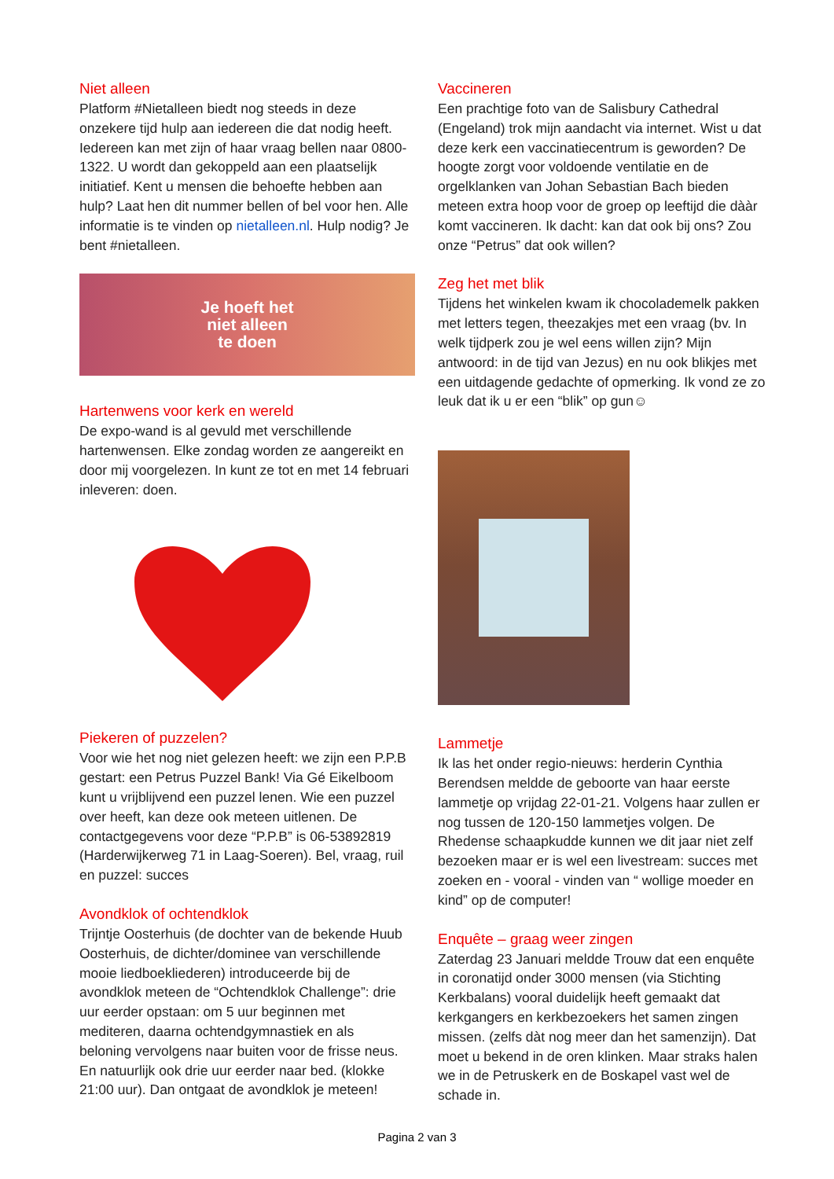Niet alleen
Platform #Nietalleen biedt nog steeds in deze onzekere tijd hulp aan iedereen die dat nodig heeft. Iedereen kan met zijn of haar vraag bellen naar 0800-1322. U wordt dan gekoppeld aan een plaatselijk initiatief. Kent u mensen die behoefte hebben aan hulp? Laat hen dit nummer bellen of bel voor hen. Alle informatie is te vinden op nietalleen.nl. Hulp nodig? Je bent #nietalleen.
Je hoeft het
niet alleen
te doen
Hartenwens voor kerk en wereld
De expo-wand is al gevuld met verschillende hartenwensen. Elke zondag worden ze aangereikt en door mij voorgelezen. In kunt ze tot en met 14 februari inleveren: doen.
Piekeren of puzzelen?
Voor wie het nog niet gelezen heeft: we zijn een P.P.B gestart: een Petrus Puzzel Bank! Via Gé Eikelboom kunt u vrijblijvend een puzzel lenen. Wie een puzzel over heeft, kan deze ook meteen uitlenen. De contactgegevens voor deze “P.P.B” is 06-53892819 (Harderwijkerweg 71 in Laag-Soeren). Bel, vraag, ruil en puzzel: succes
Avondklok of ochtendklok
Trijntje Oosterhuis (de dochter van de bekende Huub Oosterhuis, de dichter/dominee van verschillende mooie liedboekliederen) introduceerde bij de avondklok meteen de “Ochtendklok Challenge”: drie uur eerder opstaan: om 5 uur beginnen met mediteren, daarna ochtendgymnastiek en als beloning vervolgens naar buiten voor de frisse neus. En natuurlijk ook drie uur eerder naar bed. (klokke 21:00 uur). Dan ontgaat de avondklok je meteen!
Vaccineren
Een prachtige foto van de Salisbury Cathedral (Engeland) trok mijn aandacht via internet. Wist u dat deze kerk een vaccinatiecentrum is geworden? De hoogte zorgt voor voldoende ventilatie en de orgelklanken van Johan Sebastian Bach bieden meteen extra hoop voor de groep op leeftijd die dààr komt vaccineren. Ik dacht: kan dat ook bij ons? Zou onze “Petrus” dat ook willen?
Zeg het met blik
Tijdens het winkelen kwam ik chocolademelk pakken met letters tegen, theezakjes met een vraag (bv. In welk tijdperk zou je wel eens willen zijn? Mijn antwoord: in de tijd van Jezus) en nu ook blikjes met een uitdagende gedachte of opmerking. Ik vond ze zo leuk dat ik u er een “blik” op gun☺
Lammetje
Ik las het onder regio-nieuws: herderin Cynthia Berendsen meldde de geboorte van haar eerste lammetje op vrijdag 22-01-21. Volgens haar zullen er nog tussen de 120-150 lammetjes volgen. De Rhedense schaapkudde kunnen we dit jaar niet zelf bezoeken maar er is wel een livestream: succes met zoeken en - vooral - vinden van “ wollige moeder en kind” op de computer!
Enquête – graag weer zingen
Zaterdag 23 Januari meldde Trouw dat een enquête in coronatijd onder 3000 mensen (via Stichting Kerkbalans) vooral duidelijk heeft gemaakt dat kerkgangers en kerkbezoekers het samen zingen missen. (zelfs dàt nog meer dan het samenzijn). Dat moet u bekend in de oren klinken. Maar straks halen we in de Petruskerk en de Boskapel vast wel de schade in.
Pagina 2 van 3